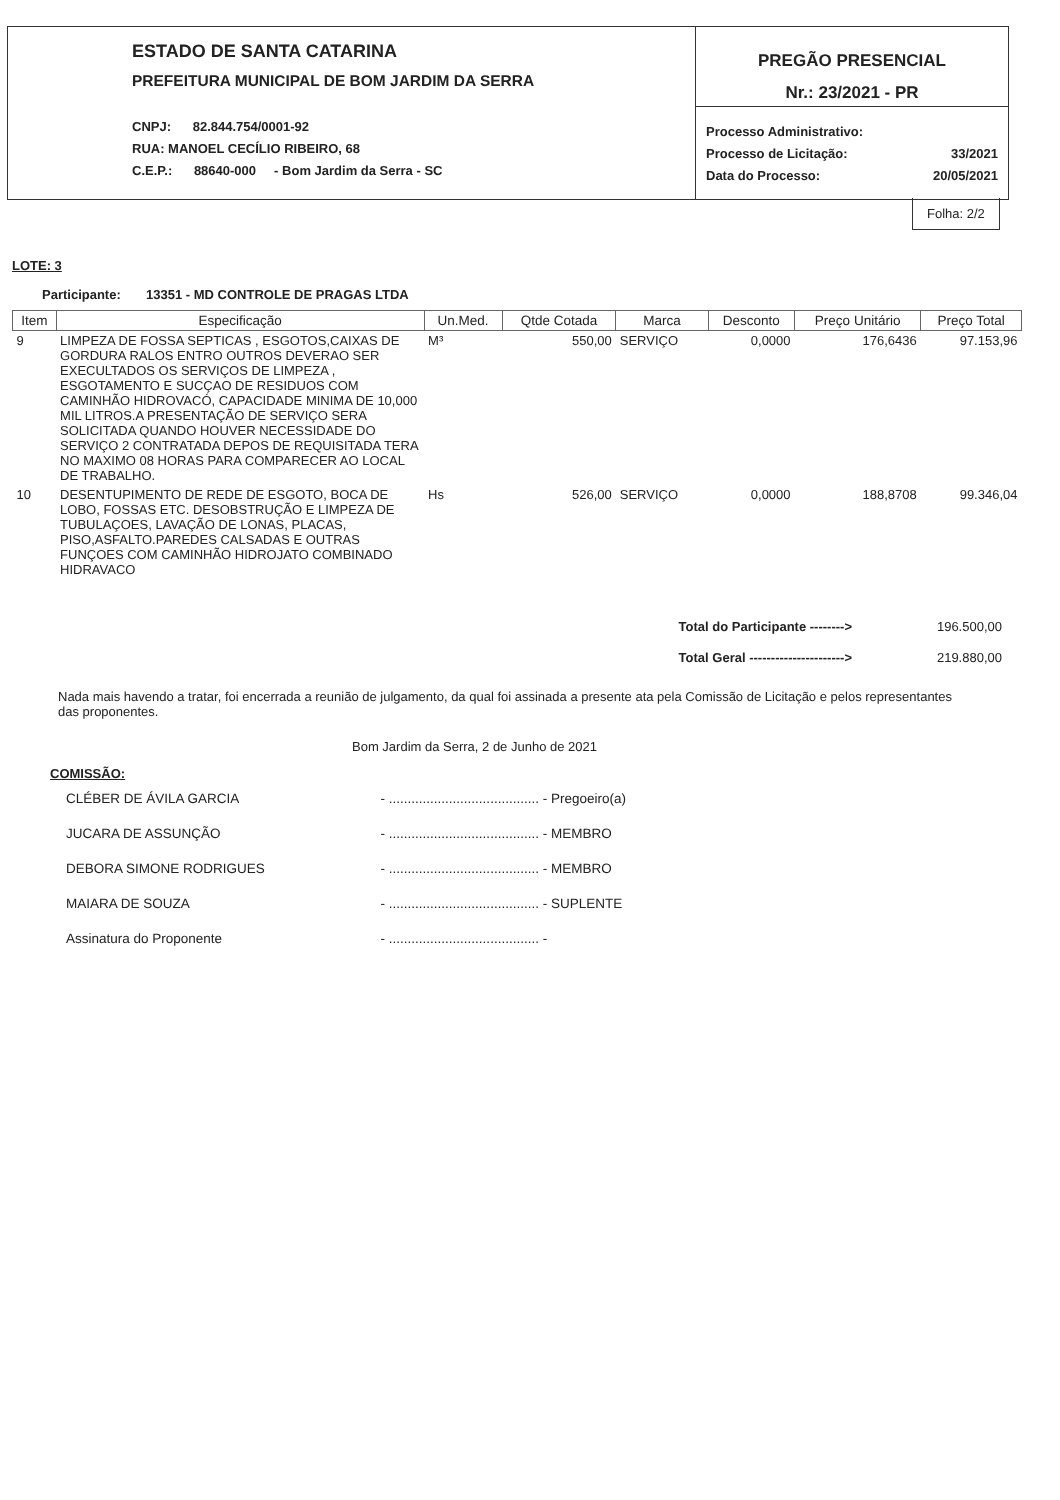ESTADO DE SANTA CATARINA
PREFEITURA MUNICIPAL DE BOM JARDIM DA SERRA
CNPJ: 82.844.754/0001-92
RUA: MANOEL CECÍLIO RIBEIRO, 68
C.E.P.: 88640-000 - Bom Jardim da Serra - SC
PREGÃO PRESENCIAL
Nr.: 23/2021 - PR
Processo Administrativo:
Processo de Licitação: 33/2021
Data do Processo: 20/05/2021
Folha: 2/2
LOTE: 3
Participante: 13351 - MD CONTROLE DE PRAGAS LTDA
| Item | Especificação | Un.Med. | Qtde Cotada | Marca | Desconto | Preço Unitário | Preço Total |
| --- | --- | --- | --- | --- | --- | --- | --- |
| 9 | LIMPEZA DE FOSSA SEPTICAS , ESGOTOS,CAIXAS DE GORDURA RALOS ENTRO OUTROS DEVERAO SER EXECULTADOS OS SERVIÇOS DE LIMPEZA , ESGOTAMENTO E SUCÇAO DE RESIDUOS COM CAMINHÃO HIDROVACÓ, CAPACIDADE MINIMA DE 10,000 MIL LITROS.A PRESENTAÇÃO DE SERVIÇO SERA SOLICITADA QUANDO HOUVER NECESSIDADE DO SERVIÇO 2 CONTRATADA DEPOS DE REQUISITADA TERA NO MAXIMO 08 HORAS PARA COMPARECER AO LOCAL DE TRABALHO. | M³ | 550,00 | SERVIÇO | 0,0000 | 176,6436 | 97.153,96 |
| 10 | DESENTUPIMENTO DE REDE DE ESGOTO, BOCA DE LOBO, FOSSAS ETC. DESOBSTRUÇÃO E LIMPEZA DE TUBULAÇOES, LAVAÇÃO DE LONAS, PLACAS, PISO,ASFALTO.PAREDES CALSADAS E OUTRAS FUNÇOES COM CAMINHÃO HIDROJATO COMBINADO HIDRAVACO | Hs | 526,00 | SERVIÇO | 0,0000 | 188,8708 | 99.346,04 |
Total do Participante --------> 196.500,00
Total Geral ----------------------> 219.880,00
Nada mais havendo a tratar, foi encerrada a reunião de julgamento, da qual foi assinada a presente ata pela Comissão de Licitação e pelos representantes das proponentes.
Bom Jardim da Serra, 2 de Junho de 2021
COMISSÃO:
| CLÉBER DE ÁVILA GARCIA | - ........................................ - Pregoeiro(a) |
| JUCARA DE ASSUNÇÃO | - ........................................ - MEMBRO |
| DEBORA SIMONE RODRIGUES | - ........................................ - MEMBRO |
| MAIARA DE SOUZA | - ........................................ - SUPLENTE |
| Assinatura do Proponente | - ........................................ - |